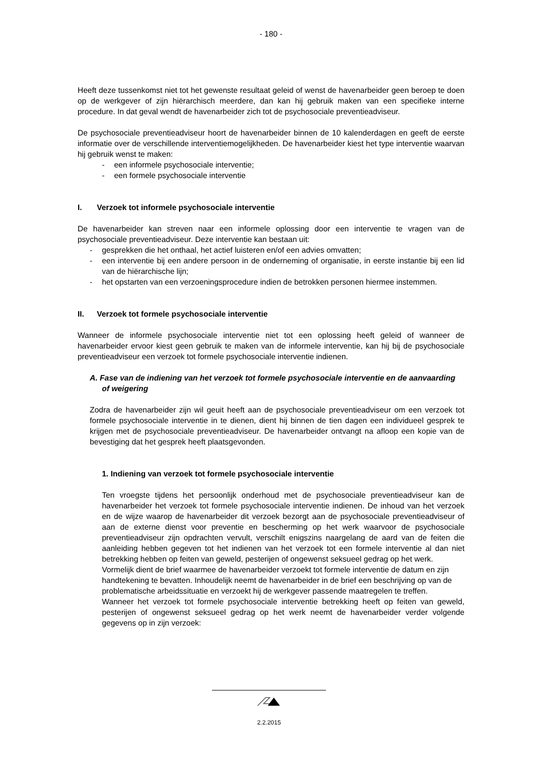- 180 -
Heeft deze tussenkomst niet tot het gewenste resultaat geleid of wenst de havenarbeider geen beroep te doen op de werkgever of zijn hiërarchisch meerdere, dan kan hij gebruik maken van een specifieke interne procedure. In dat geval wendt de havenarbeider zich tot de psychosociale preventieadviseur.
De psychosociale preventieadviseur hoort de havenarbeider binnen de 10 kalenderdagen en geeft de eerste informatie over de verschillende interventiemogelijkheden. De havenarbeider kiest het type interventie waarvan hij gebruik wenst te maken:
- een informele psychosociale interventie;
- een formele psychosociale interventie
I. Verzoek tot informele psychosociale interventie
De havenarbeider kan streven naar een informele oplossing door een interventie te vragen van de psychosociale preventieadviseur. Deze interventie kan bestaan uit:
- gesprekken die het onthaal, het actief luisteren en/of een advies omvatten;
- een interventie bij een andere persoon in de onderneming of organisatie, in eerste instantie bij een lid van de hiërarchische lijn;
- het opstarten van een verzoeningsprocedure indien de betrokken personen hiermee instemmen.
II. Verzoek tot formele psychosociale interventie
Wanneer de informele psychosociale interventie niet tot een oplossing heeft geleid of wanneer de havenarbeider ervoor kiest geen gebruik te maken van de informele interventie, kan hij bij de psychosociale preventieadviseur een verzoek tot formele psychosociale interventie indienen.
A. Fase van de indiening van het verzoek tot formele psychosociale interventie en de aanvaarding of weigering
Zodra de havenarbeider zijn wil geuit heeft aan de psychosociale preventieadviseur om een verzoek tot formele psychosociale interventie in te dienen, dient hij binnen de tien dagen een individueel gesprek te krijgen met de psychosociale preventieadviseur. De havenarbeider ontvangt na afloop een kopie van de bevestiging dat het gesprek heeft plaatsgevonden.
1. Indiening van verzoek tot formele psychosociale interventie
Ten vroegste tijdens het persoonlijk onderhoud met de psychosociale preventieadviseur kan de havenarbeider het verzoek tot formele psychosociale interventie indienen. De inhoud van het verzoek en de wijze waarop de havenarbeider dit verzoek bezorgt aan de psychosociale preventieadviseur of aan de externe dienst voor preventie en bescherming op het werk waarvoor de psychosociale preventieadviseur zijn opdrachten vervult, verschilt enigszins naargelang de aard van de feiten die aanleiding hebben gegeven tot het indienen van het verzoek tot een formele interventie al dan niet betrekking hebben op feiten van geweld, pesterijen of ongewenst seksueel gedrag op het werk.
Vormelijk dient de brief waarmee de havenarbeider verzoekt tot formele interventie de datum en zijn handtekening te bevatten. Inhoudelijk neemt de havenarbeider in de brief een beschrijving op van de problematische arbeidssituatie en verzoekt hij de werkgever passende maatregelen te treffen.
Wanneer het verzoek tot formele psychosociale interventie betrekking heeft op feiten van geweld, pesterijen of ongewenst seksueel gedrag op het werk neemt de havenarbeider verder volgende gegevens op in zijn verzoek:
2.2.2015